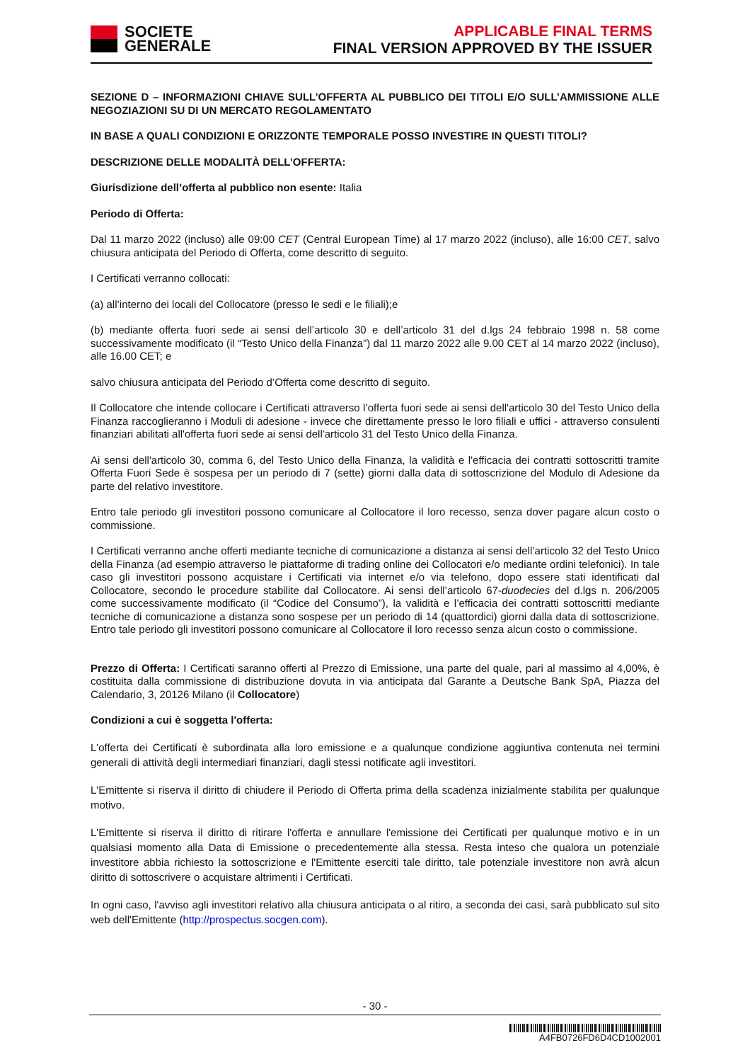SOCIETE
GENERALE
APPLICABLE FINAL TERMS
FINAL VERSION APPROVED BY THE ISSUER
SEZIONE D – INFORMAZIONI CHIAVE SULL’OFFERTA AL PUBBLICO DEI TITOLI E/O SULL’AMMISSIONE ALLE NEGOZIAZIONI SU DI UN MERCATO REGOLAMENTATO
IN BASE A QUALI CONDIZIONI E ORIZZONTE TEMPORALE POSSO INVESTIRE IN QUESTI TITOLI?
DESCRIZIONE DELLE MODALITÀ DELL’OFFERTA:
Giurisdizione dell’offerta al pubblico non esente: Italia
Periodo di Offerta:
Dal 11 marzo 2022 (incluso) alle 09:00 CET (Central European Time) al 17 marzo 2022 (incluso), alle 16:00 CET, salvo chiusura anticipata del Periodo di Offerta, come descritto di seguito.
I Certificati verranno collocati:
(a) all’interno dei locali del Collocatore (presso le sedi e le filiali);e
(b) mediante offerta fuori sede ai sensi dell’articolo 30 e dell’articolo 31 del d.lgs 24 febbraio 1998 n. 58 come successivamente modificato (il “Testo Unico della Finanza”) dal 11 marzo 2022 alle 9.00 CET al 14 marzo 2022 (incluso), alle 16.00 CET; e
salvo chiusura anticipata del Periodo d’Offerta come descritto di seguito.
Il Collocatore che intende collocare i Certificati attraverso l’offerta fuori sede ai sensi dell'articolo 30 del Testo Unico della Finanza raccoglieranno i Moduli di adesione - invece che direttamente presso le loro filiali e uffici - attraverso consulenti finanziari abilitati all'offerta fuori sede ai sensi dell'articolo 31 del Testo Unico della Finanza.
Ai sensi dell'articolo 30, comma 6, del Testo Unico della Finanza, la validità e l'efficacia dei contratti sottoscritti tramite Offerta Fuori Sede è sospesa per un periodo di 7 (sette) giorni dalla data di sottoscrizione del Modulo di Adesione da parte del relativo investitore.
Entro tale periodo gli investitori possono comunicare al Collocatore il loro recesso, senza dover pagare alcun costo o commissione.
I Certificati verranno anche offerti mediante tecniche di comunicazione a distanza ai sensi dell’articolo 32 del Testo Unico della Finanza (ad esempio attraverso le piattaforme di trading online dei Collocatori e/o mediante ordini telefonici). In tale caso gli investitori possono acquistare i Certificati via internet e/o via telefono, dopo essere stati identificati dal Collocatore, secondo le procedure stabilite dal Collocatore. Ai sensi dell’articolo 67-duodecies del d.lgs n. 206/2005 come successivamente modificato (il “Codice del Consumo”), la validità e l’efficacia dei contratti sottoscritti mediante tecniche di comunicazione a distanza sono sospese per un periodo di 14 (quattordici) giorni dalla data di sottoscrizione. Entro tale periodo gli investitori possono comunicare al Collocatore il loro recesso senza alcun costo o commissione.
Prezzo di Offerta: I Certificati saranno offerti al Prezzo di Emissione, una parte del quale, pari al massimo al 4,00%, è costituita dalla commissione di distribuzione dovuta in via anticipata dal Garante a Deutsche Bank SpA, Piazza del Calendario, 3, 20126 Milano (il Collocatore)
Condizioni a cui è soggetta l'offerta:
L'offerta dei Certificati è subordinata alla loro emissione e a qualunque condizione aggiuntiva contenuta nei termini generali di attività degli intermediari finanziari, dagli stessi notificate agli investitori.
L'Emittente si riserva il diritto di chiudere il Periodo di Offerta prima della scadenza inizialmente stabilita per qualunque motivo.
L'Emittente si riserva il diritto di ritirare l'offerta e annullare l'emissione dei Certificati per qualunque motivo e in un qualsiasi momento alla Data di Emissione o precedentemente alla stessa. Resta inteso che qualora un potenziale investitore abbia richiesto la sottoscrizione e l'Emittente eserciti tale diritto, tale potenziale investitore non avrà alcun diritto di sottoscrivere o acquistare altrimenti i Certificati.
In ogni caso, l'avviso agli investitori relativo alla chiusura anticipata o al ritiro, a seconda dei casi, sarà pubblicato sul sito web dell'Emittente (http://prospectus.socgen.com).
- 30 -
A4FB0726FD6D4CD1002001